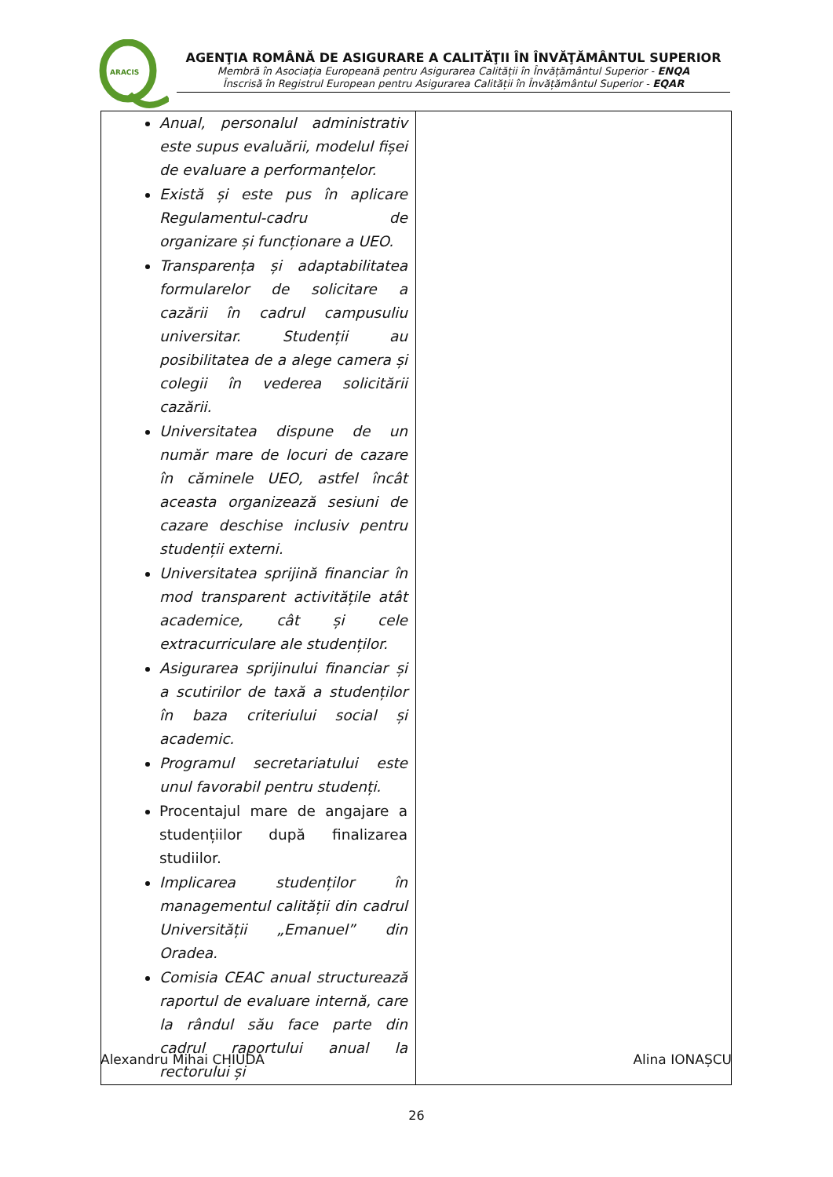ARACIS
AGENŢIA ROMÂNĂ DE ASIGURARE A CALITĂŢII ÎN ÎNVĂŢĂMÂNTUL SUPERIOR
Membră în Asociația Europeană pentru Asigurarea Calității în Învățământul Superior - ENQA
Înscrisă în Registrul European pentru Asigurarea Calității în Învățământul Superior - EQAR
| Anual, personalul administrativ este supus evaluării, modelul fișei de evaluare a performanțelor. Există și este pus în aplicare Regulamentul-cadru de organizare și funcționare a UEO. Transparența și adaptabilitatea formularelor de solicitare a cazării în cadrul campusuliu universitar. Studenții au posibilitatea de a alege camera și colegii în vederea solicitării cazării. Universitatea dispune de un număr mare de locuri de cazare în căminele UEO, astfel încât aceasta organizează sesiuni de cazare deschise inclusiv pentru studenții externi. Universitatea sprijină financiar în mod transparent activitățile atât academice, cât și cele extracurriculare ale studenților. Asigurarea sprijinului financiar și a scutirilor de taxă a studenților în baza criteriului social și academic. Programul secretariatului este unul favorabil pentru studenți. Procentajul mare de angajare a studențiilor după finalizarea studiilor. Implicarea studenților în managementul calității din cadrul Universității „Emanuel” din Oradea. Comisia CEAC anual structurează raportul de evaluare internă, care la rândul său face parte din cadrul raportului anual la rectorului și | |
Alexandru Mihai CHIUDA Alina IONAȘCU
26